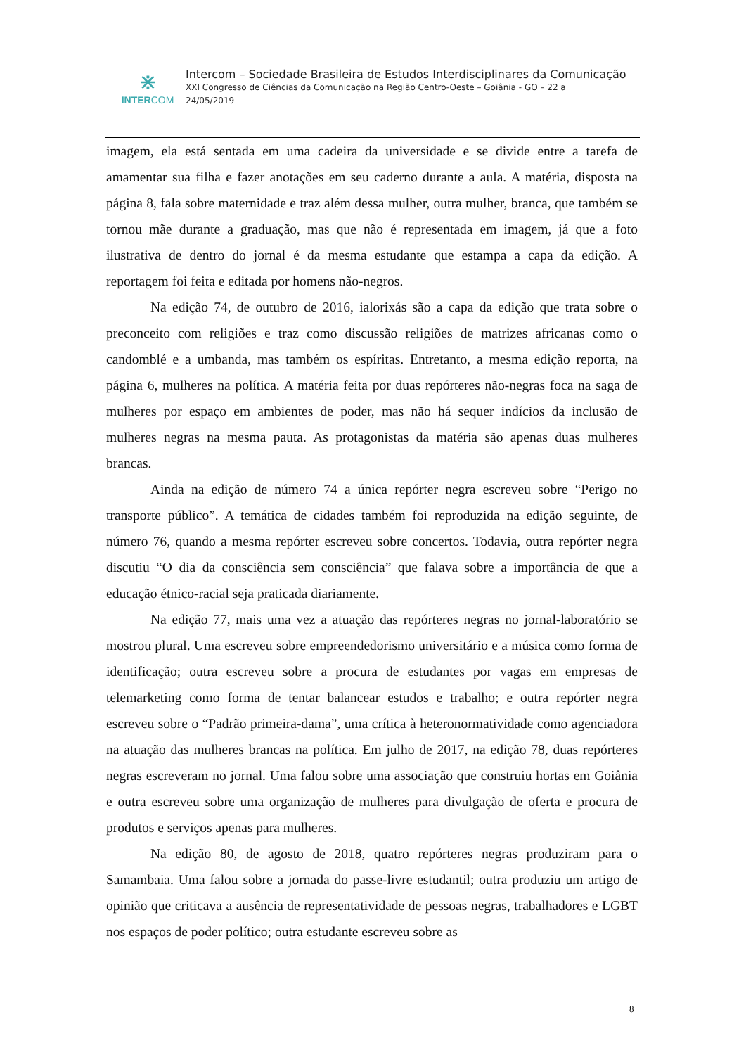⋇
INTERCOM
Intercom – Sociedade Brasileira de Estudos Interdisciplinares da Comunicação
XXI Congresso de Ciências da Comunicação na Região Centro-Oeste – Goiânia - GO – 22 a
24/05/2019
imagem, ela está sentada em uma cadeira da universidade e se divide entre a tarefa de amamentar sua filha e fazer anotações em seu caderno durante a aula. A matéria, disposta na página 8, fala sobre maternidade e traz além dessa mulher, outra mulher, branca, que também se tornou mãe durante a graduação, mas que não é representada em imagem, já que a foto ilustrativa de dentro do jornal é da mesma estudante que estampa a capa da edição. A reportagem foi feita e editada por homens não-negros.
Na edição 74, de outubro de 2016, ialorixás são a capa da edição que trata sobre o preconceito com religiões e traz como discussão religiões de matrizes africanas como o candomblé e a umbanda, mas também os espíritas. Entretanto, a mesma edição reporta, na página 6, mulheres na política. A matéria feita por duas repórteres não-negras foca na saga de mulheres por espaço em ambientes de poder, mas não há sequer indícios da inclusão de mulheres negras na mesma pauta. As protagonistas da matéria são apenas duas mulheres brancas.
Ainda na edição de número 74 a única repórter negra escreveu sobre “Perigo no transporte público”. A temática de cidades também foi reproduzida na edição seguinte, de número 76, quando a mesma repórter escreveu sobre concertos. Todavia, outra repórter negra discutiu “O dia da consciência sem consciência” que falava sobre a importância de que a educação étnico-racial seja praticada diariamente.
Na edição 77, mais uma vez a atuação das repórteres negras no jornal-laboratório se mostrou plural. Uma escreveu sobre empreendedorismo universitário e a música como forma de identificação; outra escreveu sobre a procura de estudantes por vagas em empresas de telemarketing como forma de tentar balancear estudos e trabalho; e outra repórter negra escreveu sobre o “Padrão primeira-dama”, uma crítica à heteronormatividade como agenciadora na atuação das mulheres brancas na política. Em julho de 2017, na edição 78, duas repórteres negras escreveram no jornal. Uma falou sobre uma associação que construiu hortas em Goiânia e outra escreveu sobre uma organização de mulheres para divulgação de oferta e procura de produtos e serviços apenas para mulheres.
Na edição 80, de agosto de 2018, quatro repórteres negras produziram para o Samambaia. Uma falou sobre a jornada do passe-livre estudantil; outra produziu um artigo de opinião que criticava a ausência de representatividade de pessoas negras, trabalhadores e LGBT nos espaços de poder político; outra estudante escreveu sobre as
8